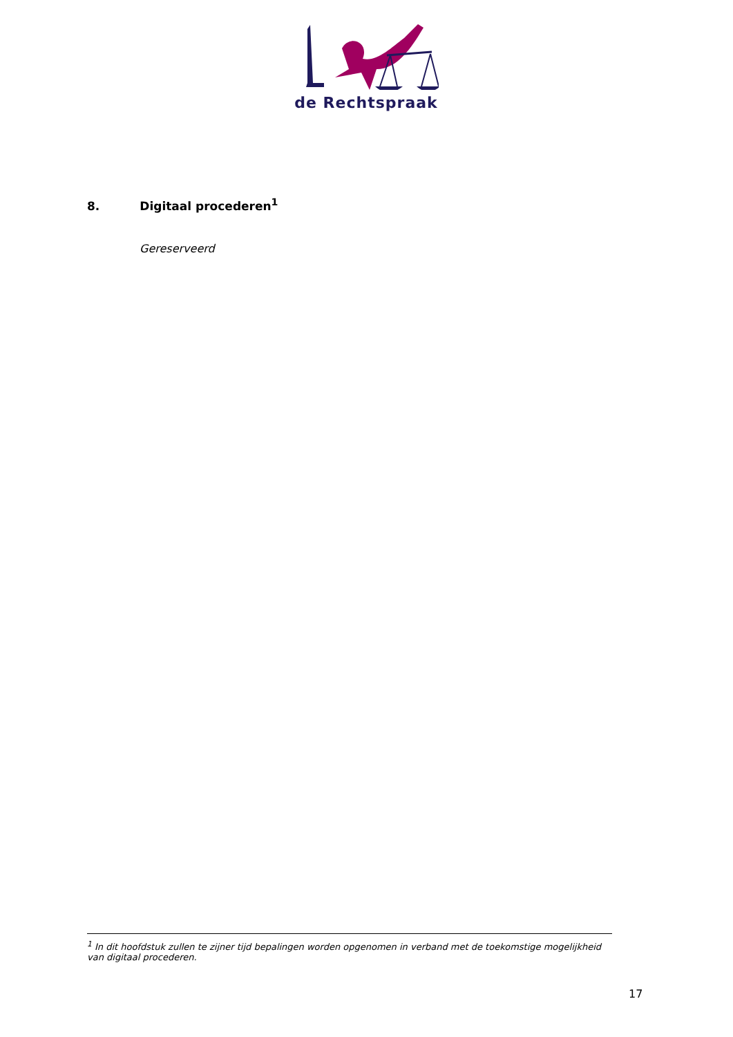de Rechtspraak
8. Digitaal procederen<sup>1</sup>
Gereserveerd
<sup>1</sup> In dit hoofdstuk zullen te zijner tijd bepalingen worden opgenomen in verband met de toekomstige mogelijkheid van digitaal procederen.
17